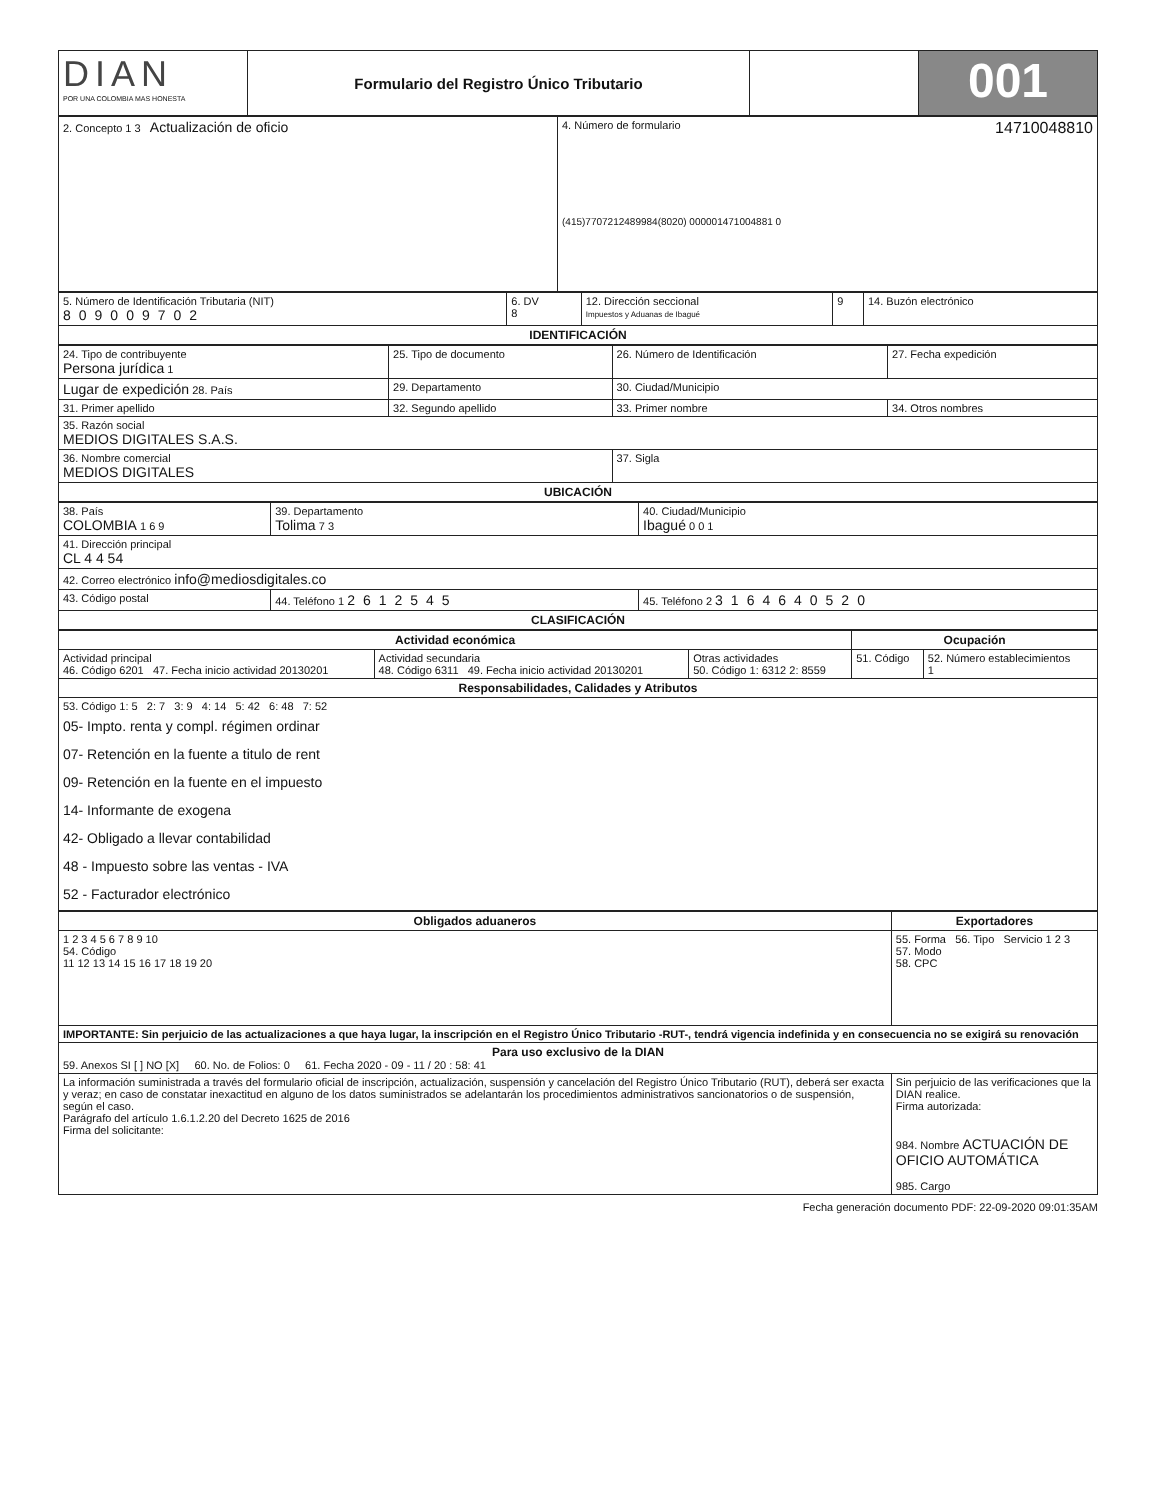| DIAN POR UNA COLOMBIA MAS HONESTA | Formulario del Registro Único Tributario | | 001 |
| 2. Concepto 1 3 Actualización de oficio | 4. Número de formulario 14710048810 (415)7707212489984(8020) 000001471004881 0 |
| 5. Número de Identificación Tributaria (NIT) 809009702 | 6. DV 8 | 12. Dirección seccional Impuestos y Aduanas de Ibagué | 9 | 14. Buzón electrónico |
| IDENTIFICACIÓN | | | | |
| 24. Tipo de contribuyente Persona jurídica 1 | 25. Tipo de documento | 26. Número de Identificación | 27. Fecha expedición |
| Lugar de expedición 28. País | 29. Departamento | 30. Ciudad/Municipio | |
| 31. Primer apellido | 32. Segundo apellido | 33. Primer nombre | 34. Otros nombres |
| 35. Razón social MEDIOS DIGITALES S.A.S. | | | |
| 36. Nombre comercial MEDIOS DIGITALES | | 37. Sigla | |
| UBICACIÓN | | | |
| 38. País COLOMBIA 1 6 9 | 39. Departamento Tolima 7 3 | 40. Ciudad/Municipio Ibagué 0 0 1 |
| 41. Dirección principal CL 4 4 54 | | |
| 42. Correo electrónico info@mediosdigitales.co | | |
| 43. Código postal | 44. Teléfono 1 2612545 | 45. Teléfono 2 3164640520 |
| CLASIFICACIÓN | | |
| Actividad económica | | | Ocupación | |
| --- | --- | --- | --- | --- |
| Actividad principal 46. Código 6201 47. Fecha inicio actividad 20130201 | Actividad secundaria 48. Código 6311 49. Fecha inicio actividad 20130201 | Otras actividades 50. Código 1: 6312 2: 8559 | 51. Código | 52. Número establecimientos 1 |
| Responsabilidades, Calidades y Atributos | | | | |
| 53. Código 1: 5 2: 7 3: 9 4: 14 5: 42 6: 48 7: 52 05- Impto. renta y compl. régimen ordinar 07- Retención en la fuente a titulo de rent 09- Retención en la fuente en el impuesto 14- Informante de exogena 42- Obligado a llevar contabilidad 48 - Impuesto sobre las ventas - IVA 52 - Facturador electrónico | | | | |
| Obligados aduaneros | Exportadores |
| --- | --- |
| 1 2 3 4 5 6 7 8 9 10 54. Código 11 12 13 14 15 16 17 18 19 20 | 55. Forma 56. Tipo Servicio 1 2 3 57. Modo 58. CPC |
| IMPORTANTE: Sin perjuicio de las actualizaciones a que haya lugar, la inscripción en el Registro Único Tributario -RUT-, tendrá vigencia indefinida y en consecuencia no se exigirá su renovación | |
| Para uso exclusivo de la DIAN 59. Anexos SI [ ] NO [X] 60. No. de Folios: 0 61. Fecha 2020 - 09 - 11 / 20 : 58: 41 | |
| La información suministrada a través del formulario oficial de inscripción, actualización, suspensión y cancelación del Registro Único Tributario (RUT), deberá ser exacta y veraz; en caso de constatar inexactitud en alguno de los datos suministrados se adelantarán los procedimientos administrativos sancionatorios o de suspensión, según el caso. Parágrafo del artículo 1.6.1.2.20 del Decreto 1625 de 2016 Firma del solicitante: | Sin perjuicio de las verificaciones que la DIAN realice. Firma autorizada: 984. Nombre ACTUACIÓN DE OFICIO AUTOMÁTICA 985. Cargo |
Fecha generación documento PDF: 22-09-2020 09:01:35AM